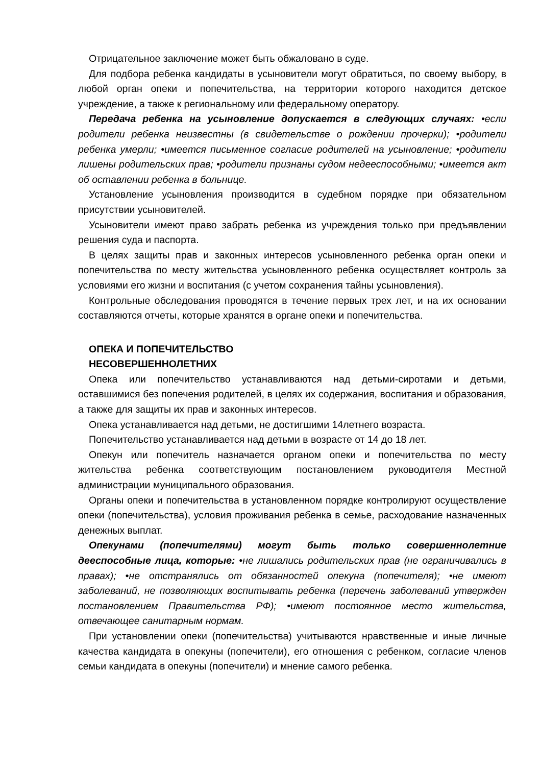Отрицательное заключение может быть обжаловано в суде.
Для подбора ребенка кандидаты в усыновители могут обратиться, по своему выбору, в любой орган опеки и попечительства, на территории которого находится детское учреждение, а также к региональному или федеральному оператору.
Передача ребенка на усыновление допускается в следующих случаях: •если родители ребенка неизвестны (в свидетельстве о рождении прочерки); •родители ребенка умерли; •имеется письменное согласие родителей на усыновление; •родители лишены родительских прав; •родители признаны судом недееспособными; •имеется акт об оставлении ребенка в больнице.
Установление усыновления производится в судебном порядке при обязательном присутствии усыновителей.
Усыновители имеют право забрать ребенка из учреждения только при предъявлении решения суда и паспорта.
В целях защиты прав и законных интересов усыновленного ребенка орган опеки и попечительства по месту жительства усыновленного ребенка осуществляет контроль за условиями его жизни и воспитания (с учетом сохранения тайны усыновления).
Контрольные обследования проводятся в течение первых трех лет, и на их основании составляются отчеты, которые хранятся в органе опеки и попечительства.
ОПЕКА И ПОПЕЧИТЕЛЬСТВО
НЕСОВЕРШЕННОЛЕТНИХ
Опека или попечительство устанавливаются над детьми-сиротами и детьми, оставшимися без попечения родителей, в целях их содержания, воспитания и образования, а также для защиты их прав и законных интересов.
Опека устанавливается над детьми, не достигшими 14летнего возраста.
Попечительство устанавливается над детьми в возрасте от 14 до 18 лет.
Опекун или попечитель назначается органом опеки и попечительства по месту жительства ребенка соответствующим постановлением руководителя Местной администрации муниципального образования.
Органы опеки и попечительства в установленном порядке контролируют осуществление опеки (попечительства), условия проживания ребенка в семье, расходование назначенных денежных выплат.
Опекунами (попечителями) могут быть только совершеннолетние дееспособные лица, которые: •не лишались родительских прав (не ограничивались в правах); •не отстранялись от обязанностей опекуна (попечителя); •не имеют заболеваний, не позволяющих воспитывать ребенка (перечень заболеваний утвержден постановлением Правительства РФ); •имеют постоянное место жительства, отвечающее санитарным нормам.
При установлении опеки (попечительства) учитываются нравственные и иные личные качества кандидата в опекуны (попечители), его отношения с ребенком, согласие членов семьи кандидата в опекуны (попечители) и мнение самого ребенка.